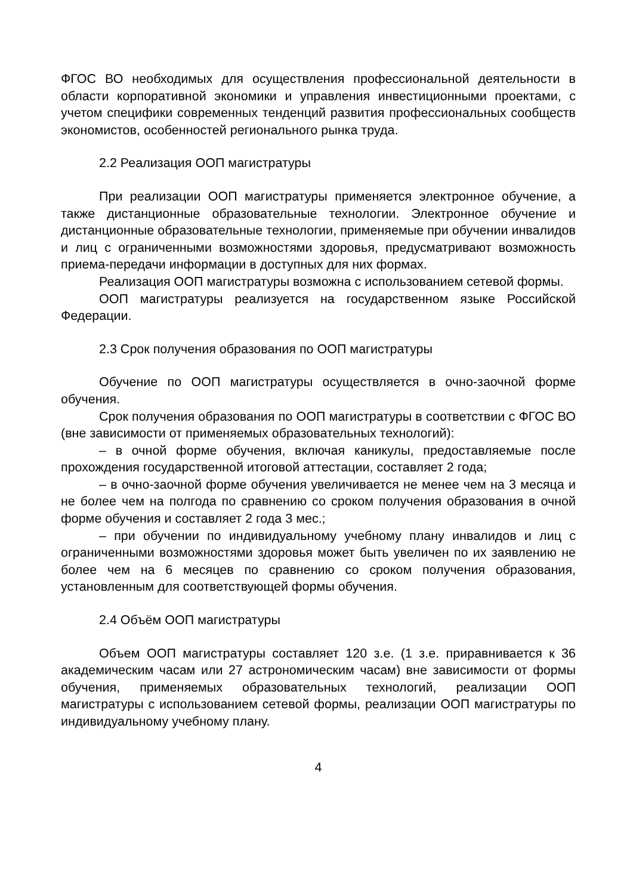ФГОС ВО необходимых для осуществления профессиональной деятельности в области корпоративной экономики и управления инвестиционными проектами, с учетом специфики современных тенденций развития профессиональных сообществ экономистов, особенностей регионального рынка труда.
2.2 Реализация ООП магистратуры
При реализации ООП магистратуры применяется электронное обучение, а также дистанционные образовательные технологии. Электронное обучение и дистанционные образовательные технологии, применяемые при обучении инвалидов и лиц с ограниченными возможностями здоровья, предусматривают возможность приема-передачи информации в доступных для них формах.
Реализация ООП магистратуры возможна с использованием сетевой формы.
ООП магистратуры реализуется на государственном языке Российской Федерации.
2.3 Срок получения образования по ООП магистратуры
Обучение по ООП магистратуры осуществляется в очно-заочной форме обучения.
Срок получения образования по ООП магистратуры в соответствии с ФГОС ВО (вне зависимости от применяемых образовательных технологий):
– в очной форме обучения, включая каникулы, предоставляемые после прохождения государственной итоговой аттестации, составляет 2 года;
– в очно-заочной форме обучения увеличивается не менее чем на 3 месяца и не более чем на полгода по сравнению со сроком получения образования в очной форме обучения и составляет 2 года 3 мес.;
– при обучении по индивидуальному учебному плану инвалидов и лиц с ограниченными возможностями здоровья может быть увеличен по их заявлению не более чем на 6 месяцев по сравнению со сроком получения образования, установленным для соответствующей формы обучения.
2.4 Объём ООП магистратуры
Объем ООП магистратуры составляет 120 з.е. (1 з.е. приравнивается к 36 академическим часам или 27 астрономическим часам) вне зависимости от формы обучения, применяемых образовательных технологий, реализации ООП магистратуры с использованием сетевой формы, реализации ООП магистратуры по индивидуальному учебному плану.
4